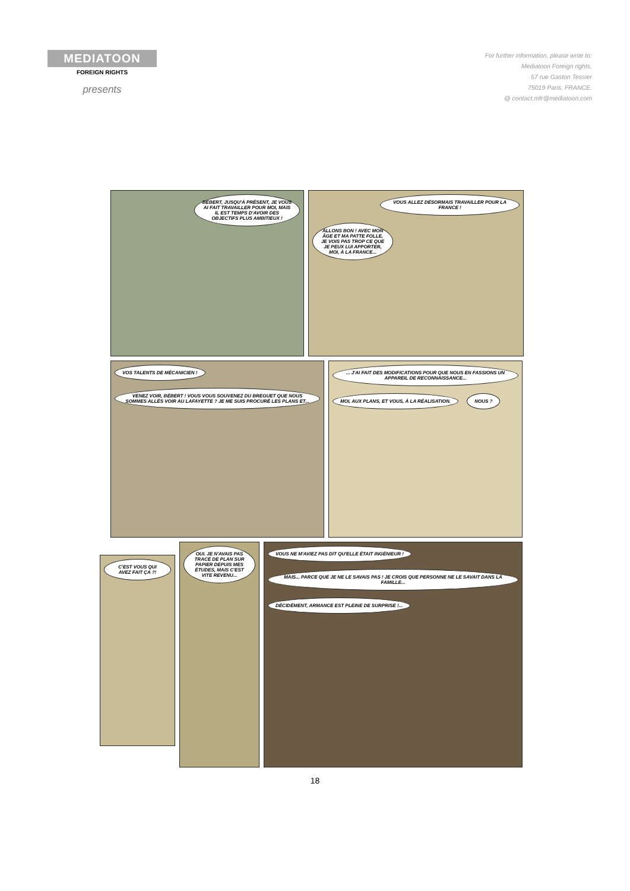MEDIATOON
FOREIGN RIGHTS
presents
For further information, please write to:
Mediatoon Foreign rights,
57 rue Gaston Tessier
75019 Paris, FRANCE.
@ contact.mfr@mediatoon.com
BÉBERT, JUSQU'À PRÉSENT, JE VOUS AI FAIT TRAVAILLER POUR MOI, MAIS IL EST TEMPS D'AVOIR DES OBJECTIFS PLUS AMBITIEUX !
VOUS ALLEZ DÉSORMAIS TRAVAILLER POUR LA FRANCE !
ALLONS BON ! AVEC MON ÂGE ET MA PATTE FOLLE, JE VOIS PAS TROP CE QUE JE PEUX LUI APPORTER, MOI, À LA FRANCE...
VOS TALENTS DE MÉCANICIEN !
VENEZ VOIR, BÉBERT ! VOUS VOUS SOUVENEZ DU BREGUET QUE NOUS SOMMES ALLÉS VOIR AU LAFAYETTE ? JE ME SUIS PROCURÉ LES PLANS ET...
... J'AI FAIT DES MODIFICATIONS POUR QUE NOUS EN FASSIONS UN APPAREIL DE RECONNAISSANCE...
MOI, AUX PLANS, ET VOUS, À LA RÉALISATION.
NOUS ?
C'EST VOUS QUI AVEZ FAIT ÇA ?!
OUI. JE N'AVAIS PAS TRACÉ DE PLAN SUR PAPIER DEPUIS MES ÉTUDES, MAIS C'EST VITE REVENU...
VOUS NE M'AVIEZ PAS DIT QU'ELLE ÉTAIT INGÉNIEUR !
MAIS... PARCE QUE JE NE LE SAVAIS PAS ! JE CROIS QUE PERSONNE NE LE SAVAIT DANS LA FAMILLE...
DÉCIDÉMENT, ARMANCE EST PLEINE DE SURPRISE !...
18